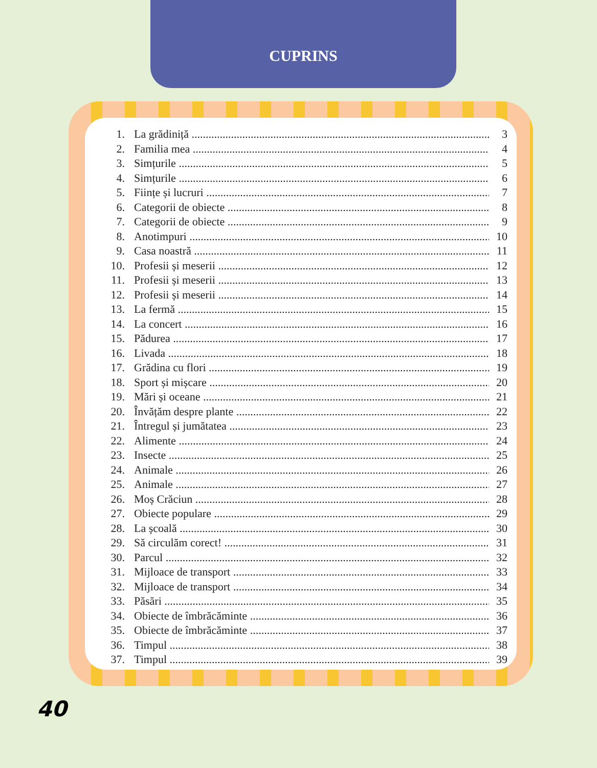CUPRINS
1. La grădiniță 3
2. Familia mea 4
3. Simțurile 5
4. Simțurile 6
5. Ființe și lucruri 7
6. Categorii de obiecte 8
7. Categorii de obiecte 9
8. Anotimpuri 10
9. Casa noastră 11
10. Profesii și meserii 12
11. Profesii și meserii 13
12. Profesii și meserii 14
13. La fermă 15
14. La concert 16
15. Pădurea 17
16. Livada 18
17. Grădina cu flori 19
18. Sport și mișcare 20
19. Mări și oceane 21
20. Învățăm despre plante 22
21. Întregul și jumătatea 23
22. Alimente 24
23. Insecte 25
24. Animale 26
25. Animale 27
26. Moș Crăciun 28
27. Obiecte populare 29
28. La școală 30
29. Să circulăm corect! 31
30. Parcul 32
31. Mijloace de transport 33
32. Mijloace de transport 34
33. Păsări 35
34. Obiecte de îmbrăcăminte 36
35. Obiecte de îmbrăcăminte 37
36. Timpul 38
37. Timpul 39
40